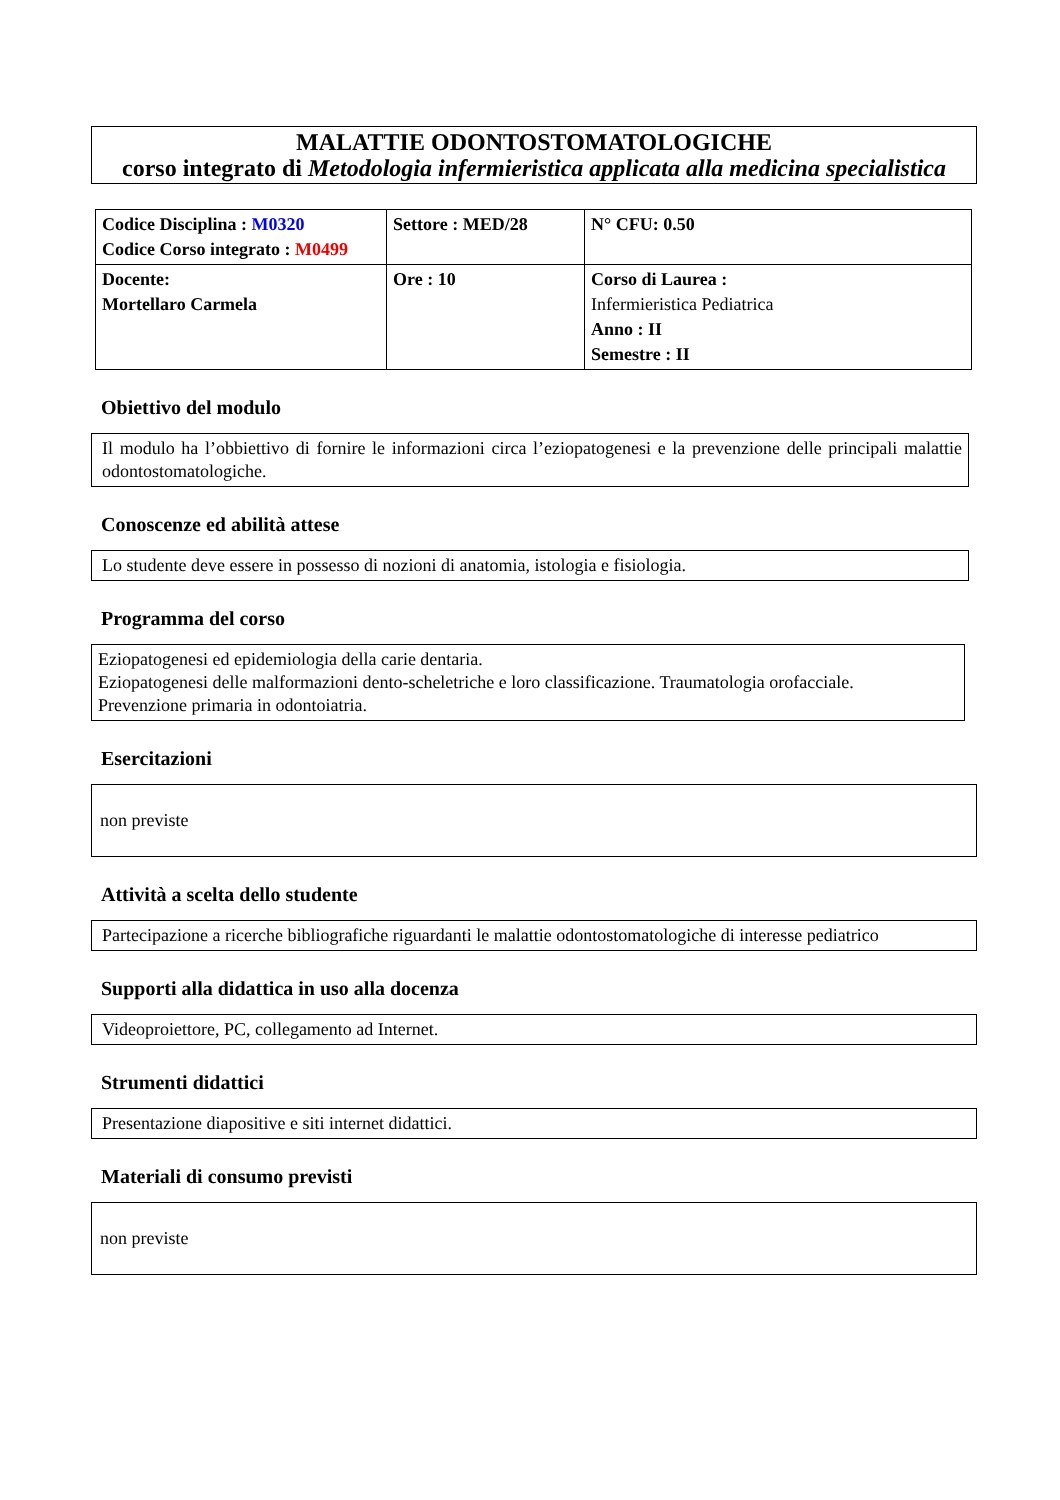MALATTIE ODONTOSTOMATOLOGICHE
corso integrato di Metodologia infermieristica applicata alla medicina specialistica
| Codice Disciplina : M0320 Codice Corso integrato : M0499 | Settore : MED/28 | N° CFU: 0.50 |
| Docente: Mortellaro Carmela | Ore : 10 | Corso di Laurea : Infermieristica Pediatrica Anno : II Semestre : II |
Obiettivo del modulo
Il modulo ha l’obbiettivo di fornire le informazioni circa l’eziopatogenesi e la prevenzione delle principali malattie odontostomatologiche.
Conoscenze ed abilità attese
Lo studente deve essere in possesso di nozioni di anatomia, istologia e fisiologia.
Programma del corso
Eziopatogenesi ed epidemiologia della carie dentaria.
Eziopatogenesi delle malformazioni dento-scheletriche e loro classificazione. Traumatologia orofacciale.
Prevenzione primaria in odontoiatria.
Esercitazioni
non previste
Attività a scelta dello studente
Partecipazione a ricerche bibliografiche riguardanti le malattie odontostomatologiche di interesse pediatrico
Supporti alla didattica in uso alla docenza
Videoproiettore, PC, collegamento ad Internet.
Strumenti didattici
Presentazione diapositive e siti internet didattici.
Materiali di consumo previsti
non previste